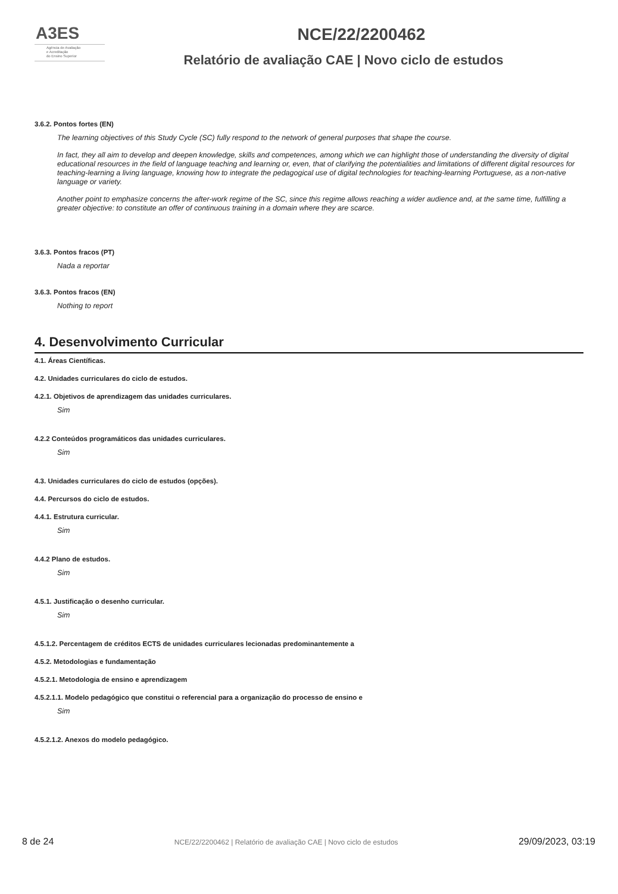A3ES
Agência de Avaliação
e Acreditação
do Ensino Superior
NCE/22/2200462
Relatório de avaliação CAE | Novo ciclo de estudos
3.6.2. Pontos fortes (EN)
The learning objectives of this Study Cycle (SC) fully respond to the network of general purposes that shape the course.
In fact, they all aim to develop and deepen knowledge, skills and competences, among which we can highlight those of understanding the diversity of digital educational resources in the field of language teaching and learning or, even, that of clarifying the potentialities and limitations of different digital resources for teaching-learning a living language, knowing how to integrate the pedagogical use of digital technologies for teaching-learning Portuguese, as a non-native language or variety.
Another point to emphasize concerns the after-work regime of the SC, since this regime allows reaching a wider audience and, at the same time, fulfilling a greater objective: to constitute an offer of continuous training in a domain where they are scarce.
3.6.3. Pontos fracos (PT)
Nada a reportar
3.6.3. Pontos fracos (EN)
Nothing to report
4. Desenvolvimento Curricular
4.1. Áreas Científicas.
4.2. Unidades curriculares do ciclo de estudos.
4.2.1. Objetivos de aprendizagem das unidades curriculares.
Sim
4.2.2 Conteúdos programáticos das unidades curriculares.
Sim
4.3. Unidades curriculares do ciclo de estudos (opções).
4.4. Percursos do ciclo de estudos.
4.4.1. Estrutura curricular.
Sim
4.4.2 Plano de estudos.
Sim
4.5.1. Justificação o desenho curricular.
Sim
4.5.1.2. Percentagem de créditos ECTS de unidades curriculares lecionadas predominantemente a
4.5.2. Metodologias e fundamentação
4.5.2.1. Metodologia de ensino e aprendizagem
4.5.2.1.1. Modelo pedagógico que constitui o referencial para a organização do processo de ensino e
Sim
4.5.2.1.2. Anexos do modelo pedagógico.
8 de 24 NCE/22/2200462 | Relatório de avaliação CAE | Novo ciclo de estudos 29/09/2023, 03:19